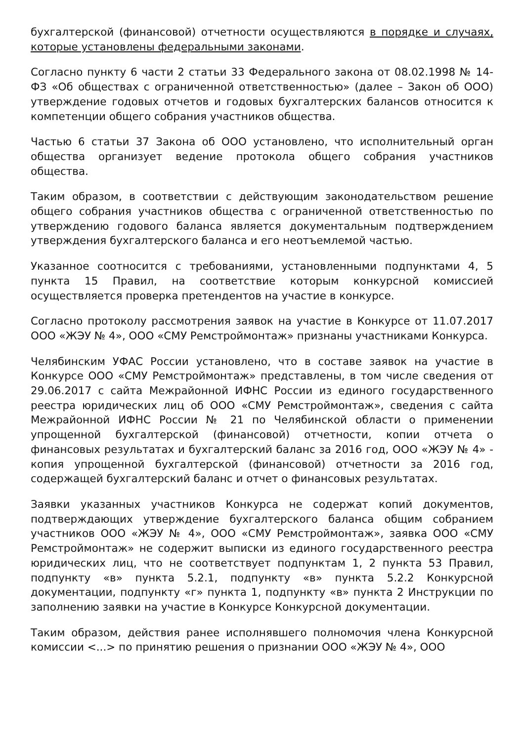бухгалтерской (финансовой) отчетности осуществляются в порядке и случаях, которые установлены федеральными законами.
Согласно пункту 6 части 2 статьи 33 Федерального закона от 08.02.1998 № 14-ФЗ «Об обществах с ограниченной ответственностью» (далее – Закон об ООО) утверждение годовых отчетов и годовых бухгалтерских балансов относится к компетенции общего собрания участников общества.
Частью 6 статьи 37 Закона об ООО установлено, что исполнительный орган общества организует ведение протокола общего собрания участников общества.
Таким образом, в соответствии с действующим законодательством решение общего собрания участников общества с ограниченной ответственностью по утверждению годового баланса является документальным подтверждением утверждения бухгалтерского баланса и его неотъемлемой частью.
Указанное соотносится с требованиями, установленными подпунктами 4, 5 пункта 15 Правил, на соответствие которым конкурсной комиссией осуществляется проверка претендентов на участие в конкурсе.
Согласно протоколу рассмотрения заявок на участие в Конкурсе от 11.07.2017 ООО «ЖЭУ № 4», ООО «СМУ Ремстроймонтаж» признаны участниками Конкурса.
Челябинским УФАС России установлено, что в составе заявок на участие в Конкурсе ООО «СМУ Ремстроймонтаж» представлены, в том числе сведения от 29.06.2017 с сайта Межрайонной ИФНС России из единого государственного реестра юридических лиц об ООО «СМУ Ремстроймонтаж», сведения с сайта Межрайонной ИФНС России № 21 по Челябинской области о применении упрощенной бухгалтерской (финансовой) отчетности, копии отчета о финансовых результатах и бухгалтерский баланс за 2016 год, ООО «ЖЭУ № 4» - копия упрощенной бухгалтерской (финансовой) отчетности за 2016 год, содержащей бухгалтерский баланс и отчет о финансовых результатах.
Заявки указанных участников Конкурса не содержат копий документов, подтверждающих утверждение бухгалтерского баланса общим собранием участников ООО «ЖЭУ № 4», ООО «СМУ Ремстроймонтаж», заявка ООО «СМУ Ремстроймонтаж» не содержит выписки из единого государственного реестра юридических лиц, что не соответствует подпунктам 1, 2 пункта 53 Правил, подпункту «в» пункта 5.2.1, подпункту «в» пункта 5.2.2 Конкурсной документации, подпункту «г» пункта 1, подпункту «в» пункта 2 Инструкции по заполнению заявки на участие в Конкурсе Конкурсной документации.
Таким образом, действия ранее исполнявшего полномочия члена Конкурсной комиссии <...> по принятию решения о признании ООО «ЖЭУ № 4», ООО